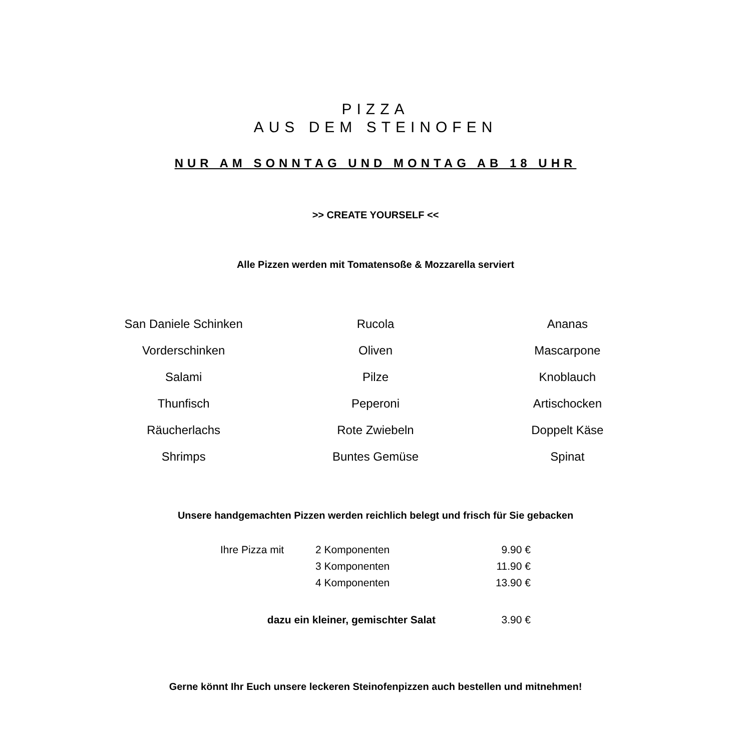PIZZA
AUS DEM STEINOFEN
NUR AM SONNTAG UND MONTAG AB 18 UHR
>> CREATE YOURSELF <<
Alle Pizzen werden mit Tomatensoße & Mozzarella serviert
| San Daniele Schinken | Rucola | Ananas |
| Vorderschinken | Oliven | Mascarpone |
| Salami | Pilze | Knoblauch |
| Thunfisch | Peperoni | Artischocken |
| Räucherlachs | Rote Zwiebeln | Doppelt Käse |
| Shrimps | Buntes Gemüse | Spinat |
Unsere handgemachten Pizzen werden reichlich belegt und frisch für Sie gebacken
| Ihre Pizza mit | 2 Komponenten | 9.90 € |
| | 3 Komponenten | 11.90 € |
| | 4 Komponenten | 13.90 € |
| dazu ein kleiner, gemischter Salat | | 3.90 € |
Gerne könnt Ihr Euch unsere leckeren Steinofenpizzen auch bestellen und mitnehmen!